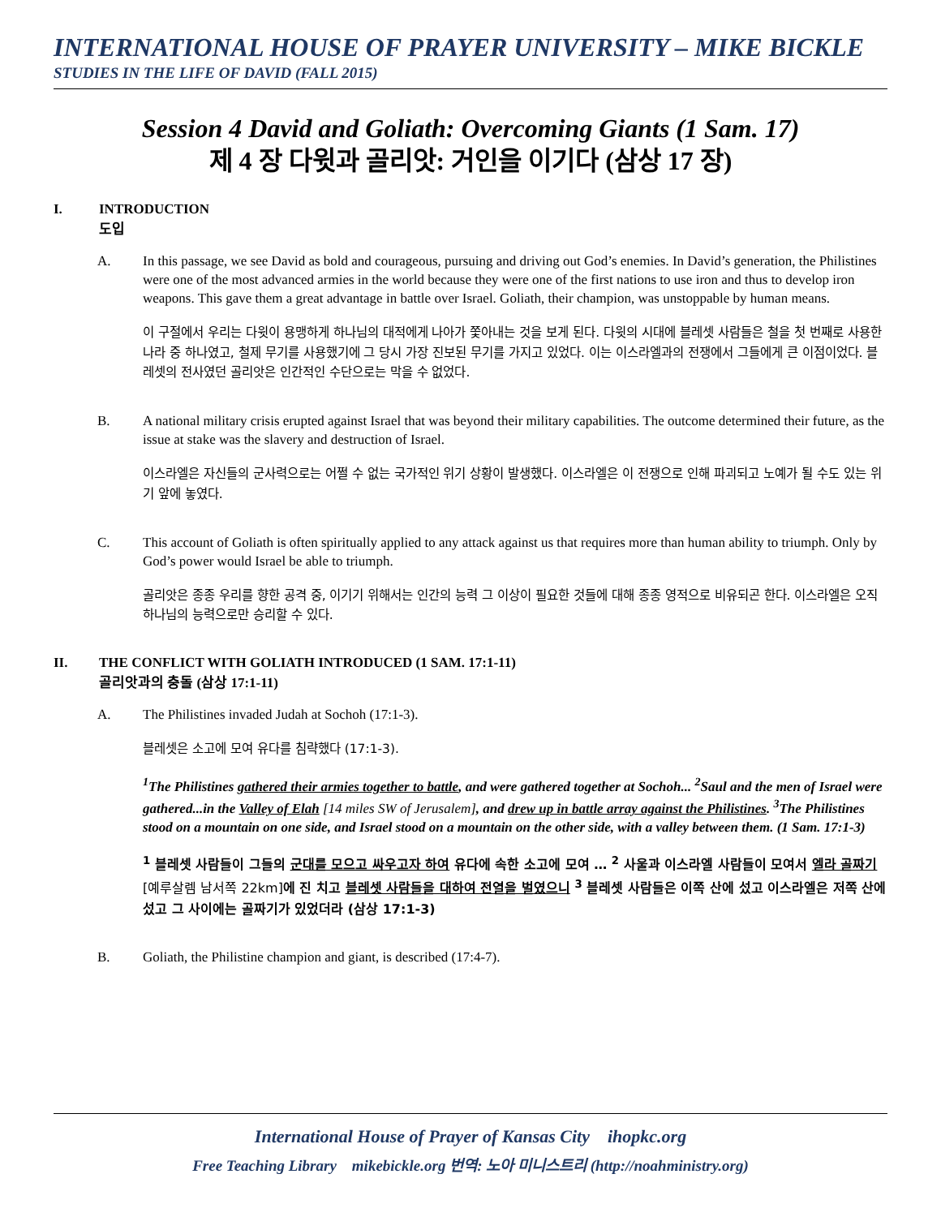INTERNATIONAL HOUSE OF PRAYER UNIVERSITY – MIKE BICKLE
STUDIES IN THE LIFE OF DAVID (FALL 2015)
Session 4 David and Goliath: Overcoming Giants (1 Sam. 17)
제 4 장 다윗과 골리앗: 거인을 이기다 (삼상 17 장)
I. INTRODUCTION
도입
A. In this passage, we see David as bold and courageous, pursuing and driving out God’s enemies. In David’s generation, the Philistines were one of the most advanced armies in the world because they were one of the first nations to use iron and thus to develop iron weapons. This gave them a great advantage in battle over Israel. Goliath, their champion, was unstoppable by human means.
이 구절에서 우리는 다윗이 용맹하게 하나님의 대적에게 나아가 쫓아내는 것을 보게 된다. 다윗의 시대에 블레셋 사람들은 철을 첫 번째로 사용한 나라 중 하나였고, 철제 무기를 사용했기에 그 당시 가장 진보된 무기를 가지고 있었다. 이는 이스라엘과의 전쟁에서 그들에게 큰 이점이었다. 블레셋의 전사였던 골리앗은 인간적인 수단으로는 막을 수 없었다.
B. A national military crisis erupted against Israel that was beyond their military capabilities. The outcome determined their future, as the issue at stake was the slavery and destruction of Israel.
이스라엘은 자신들의 군사력으로는 어쩔 수 없는 국가적인 위기 상황이 발생했다. 이스라엘은 이 전쟁으로 인해 파괴되고 노예가 될 수도 있는 위기 앞에 놓였다.
C. This account of Goliath is often spiritually applied to any attack against us that requires more than human ability to triumph. Only by God’s power would Israel be able to triumph.
골리앗은 종종 우리를 향한 공격 중, 이기기 위해서는 인간의 능력 그 이상이 필요한 것들에 대해 종종 영적으로 비유되곤 한다. 이스라엘은 오직 하나님의 능력으로만 승리할 수 있다.
II. THE CONFLICT WITH GOLIATH INTRODUCED (1 SAM. 17:1-11)
골리앗과의 충돌 (삼상 17:1-11)
A. The Philistines invaded Judah at Sochoh (17:1-3).
블레셋은 소고에 모여 유다를 침략했다 (17:1-3).
<sup>1</sup> The Philistines gathered their armies together to battle, and were gathered together at Sochoh... <sup>2</sup>Saul and the men of Israel were gathered...in the Valley of Elah [14 miles SW of Jerusalem], and drew up in battle array against the Philistines. <sup>3</sup>The Philistines stood on a mountain on one side, and Israel stood on a mountain on the other side, with a valley between them. (1 Sam. 17:1-3)
<sup>1</sup> 블레셋 사람들이 그들의 군대를 모으고 싸우고자 하여 유다에 속한 소고에 모여 … <sup>2</sup> 사울과 이스라엘 사람들이 모여서 엘라 골짜기 [예루살렘 남서쪽 22km] 에 진 치고 블레셋 사람들을 대하여 전열을 벌였으니 <sup>3</sup> 블레셋 사람들은 이쪽 산에 섰고 이스라엘은 저쪽 산에 섰고 그 사이에는 골짜기가 있었더라 (삼상 17:1-3)
B. Goliath, the Philistine champion and giant, is described (17:4-7).
International House of Prayer of Kansas City ihopkc.org
Free Teaching Library mikebickle.org 번역: 노아 미니스트리 (http://noahministry.org)